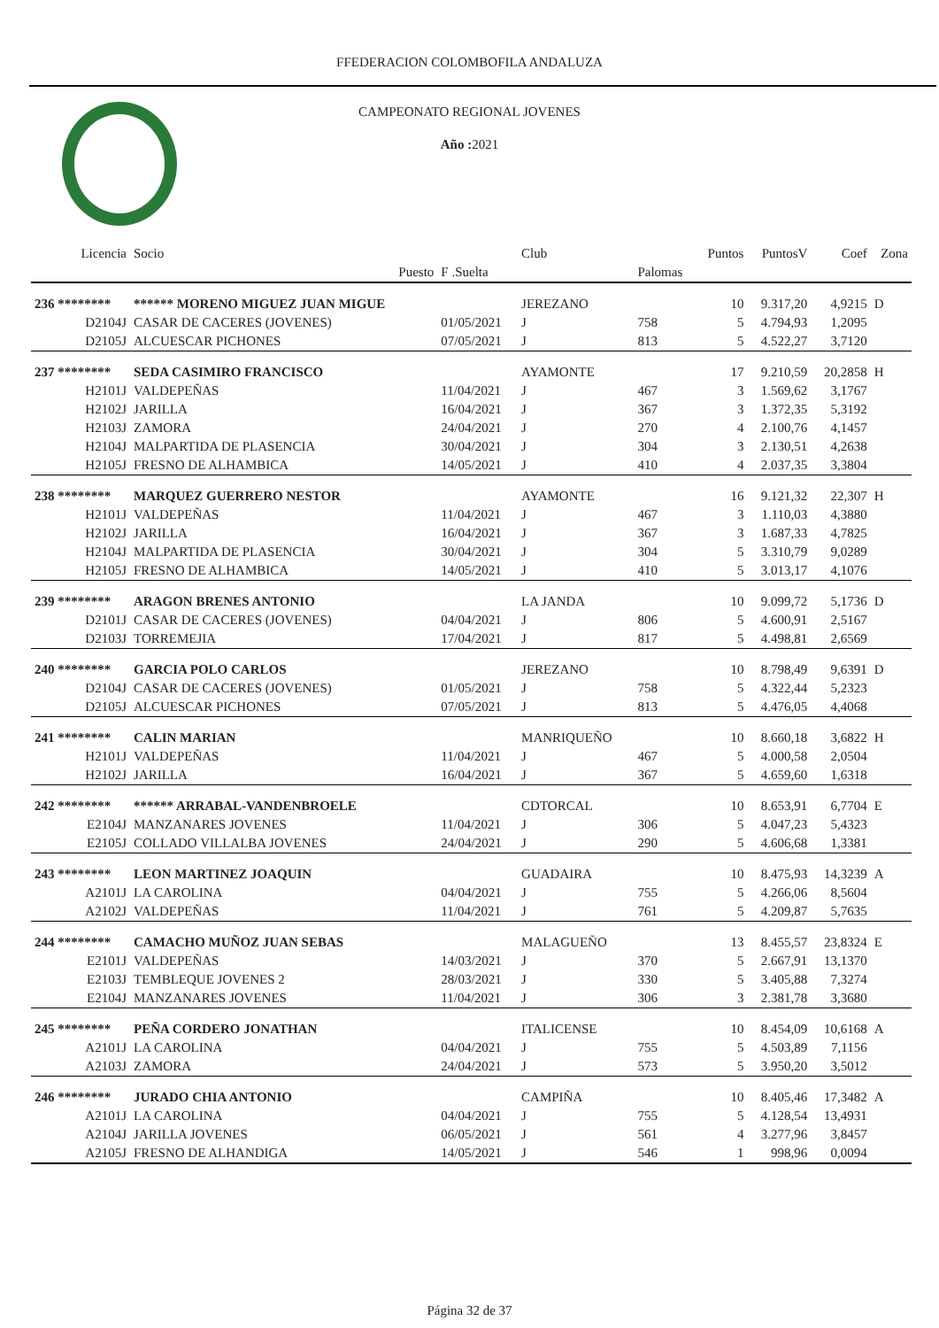FFEDERACION COLOMBOFILA ANDALUZA
CAMPEONATO REGIONAL JOVENES
Año : 2021
| Licencia | Socio | | Club | | Puntos | PuntosV | Coef | Zona |
| --- | --- | --- | --- | --- | --- | --- | --- | --- |
| | Puesto | F .Suelta | | Palomas | | | | |
| 236 ******** | ****** MORENO MIGUEZ JUAN MIGUE | | JEREZANO | | 10 | 9.317,20 | 4,9215 | D |
| D2104J | CASAR DE CACERES (JOVENES) | 01/05/2021 | J | 758 | 5 | 4.794,93 | 1,2095 | |
| D2105J | ALCUESCAR PICHONES | 07/05/2021 | J | 813 | 5 | 4.522,27 | 3,7120 | |
| 237 ******** | SEDA CASIMIRO FRANCISCO | | AYAMONTE | | 17 | 9.210,59 | 20,2858 | H |
| H2101J | VALDEPEÑAS | 11/04/2021 | J | 467 | 3 | 1.569,62 | 3,1767 | |
| H2102J | JARILLA | 16/04/2021 | J | 367 | 3 | 1.372,35 | 5,3192 | |
| H2103J | ZAMORA | 24/04/2021 | J | 270 | 4 | 2.100,76 | 4,1457 | |
| H2104J | MALPARTIDA DE PLASENCIA | 30/04/2021 | J | 304 | 3 | 2.130,51 | 4,2638 | |
| H2105J | FRESNO DE ALHAMBICA | 14/05/2021 | J | 410 | 4 | 2.037,35 | 3,3804 | |
| 238 ******** | MARQUEZ GUERRERO NESTOR | | AYAMONTE | | 16 | 9.121,32 | 22,307 | H |
| H2101J | VALDEPEÑAS | 11/04/2021 | J | 467 | 3 | 1.110,03 | 4,3880 | |
| H2102J | JARILLA | 16/04/2021 | J | 367 | 3 | 1.687,33 | 4,7825 | |
| H2104J | MALPARTIDA DE PLASENCIA | 30/04/2021 | J | 304 | 5 | 3.310,79 | 9,0289 | |
| H2105J | FRESNO DE ALHAMBICA | 14/05/2021 | J | 410 | 5 | 3.013,17 | 4,1076 | |
| 239 ******** | ARAGON BRENES ANTONIO | | LA JANDA | | 10 | 9.099,72 | 5,1736 | D |
| D2101J | CASAR DE CACERES (JOVENES) | 04/04/2021 | J | 806 | 5 | 4.600,91 | 2,5167 | |
| D2103J | TORREMEJIA | 17/04/2021 | J | 817 | 5 | 4.498,81 | 2,6569 | |
| 240 ******** | GARCIA POLO CARLOS | | JEREZANO | | 10 | 8.798,49 | 9,6391 | D |
| D2104J | CASAR DE CACERES (JOVENES) | 01/05/2021 | J | 758 | 5 | 4.322,44 | 5,2323 | |
| D2105J | ALCUESCAR PICHONES | 07/05/2021 | J | 813 | 5 | 4.476,05 | 4,4068 | |
| 241 ******** | CALIN MARIAN | | MANRIQUEÑO | | 10 | 8.660,18 | 3,6822 | H |
| H2101J | VALDEPEÑAS | 11/04/2021 | J | 467 | 5 | 4.000,58 | 2,0504 | |
| H2102J | JARILLA | 16/04/2021 | J | 367 | 5 | 4.659,60 | 1,6318 | |
| 242 ******** | ****** ARRABAL-VANDENBROELE | | CDTORCAL | | 10 | 8.653,91 | 6,7704 | E |
| E2104J | MANZANARES JOVENES | 11/04/2021 | J | 306 | 5 | 4.047,23 | 5,4323 | |
| E2105J | COLLADO VILLALBA JOVENES | 24/04/2021 | J | 290 | 5 | 4.606,68 | 1,3381 | |
| 243 ******** | LEON MARTINEZ JOAQUIN | | GUADAIRA | | 10 | 8.475,93 | 14,3239 | A |
| A2101J | LA CAROLINA | 04/04/2021 | J | 755 | 5 | 4.266,06 | 8,5604 | |
| A2102J | VALDEPEÑAS | 11/04/2021 | J | 761 | 5 | 4.209,87 | 5,7635 | |
| 244 ******** | CAMACHO MUÑOZ JUAN SEBAS | | MALAGUEÑO | | 13 | 8.455,57 | 23,8324 | E |
| E2101J | VALDEPEÑAS | 14/03/2021 | J | 370 | 5 | 2.667,91 | 13,1370 | |
| E2103J | TEMBLEQUE JOVENES 2 | 28/03/2021 | J | 330 | 5 | 3.405,88 | 7,3274 | |
| E2104J | MANZANARES JOVENES | 11/04/2021 | J | 306 | 3 | 2.381,78 | 3,3680 | |
| 245 ******** | PEÑA CORDERO JONATHAN | | ITALICENSE | | 10 | 8.454,09 | 10,6168 | A |
| A2101J | LA CAROLINA | 04/04/2021 | J | 755 | 5 | 4.503,89 | 7,1156 | |
| A2103J | ZAMORA | 24/04/2021 | J | 573 | 5 | 3.950,20 | 3,5012 | |
| 246 ******** | JURADO CHIA ANTONIO | | CAMPIÑA | | 10 | 8.405,46 | 17,3482 | A |
| A2101J | LA CAROLINA | 04/04/2021 | J | 755 | 5 | 4.128,54 | 13,4931 | |
| A2104J | JARILLA JOVENES | 06/05/2021 | J | 561 | 4 | 3.277,96 | 3,8457 | |
| A2105J | FRESNO DE ALHANDIGA | 14/05/2021 | J | 546 | 1 | 998,96 | 0,0094 | |
Página 32 de 37